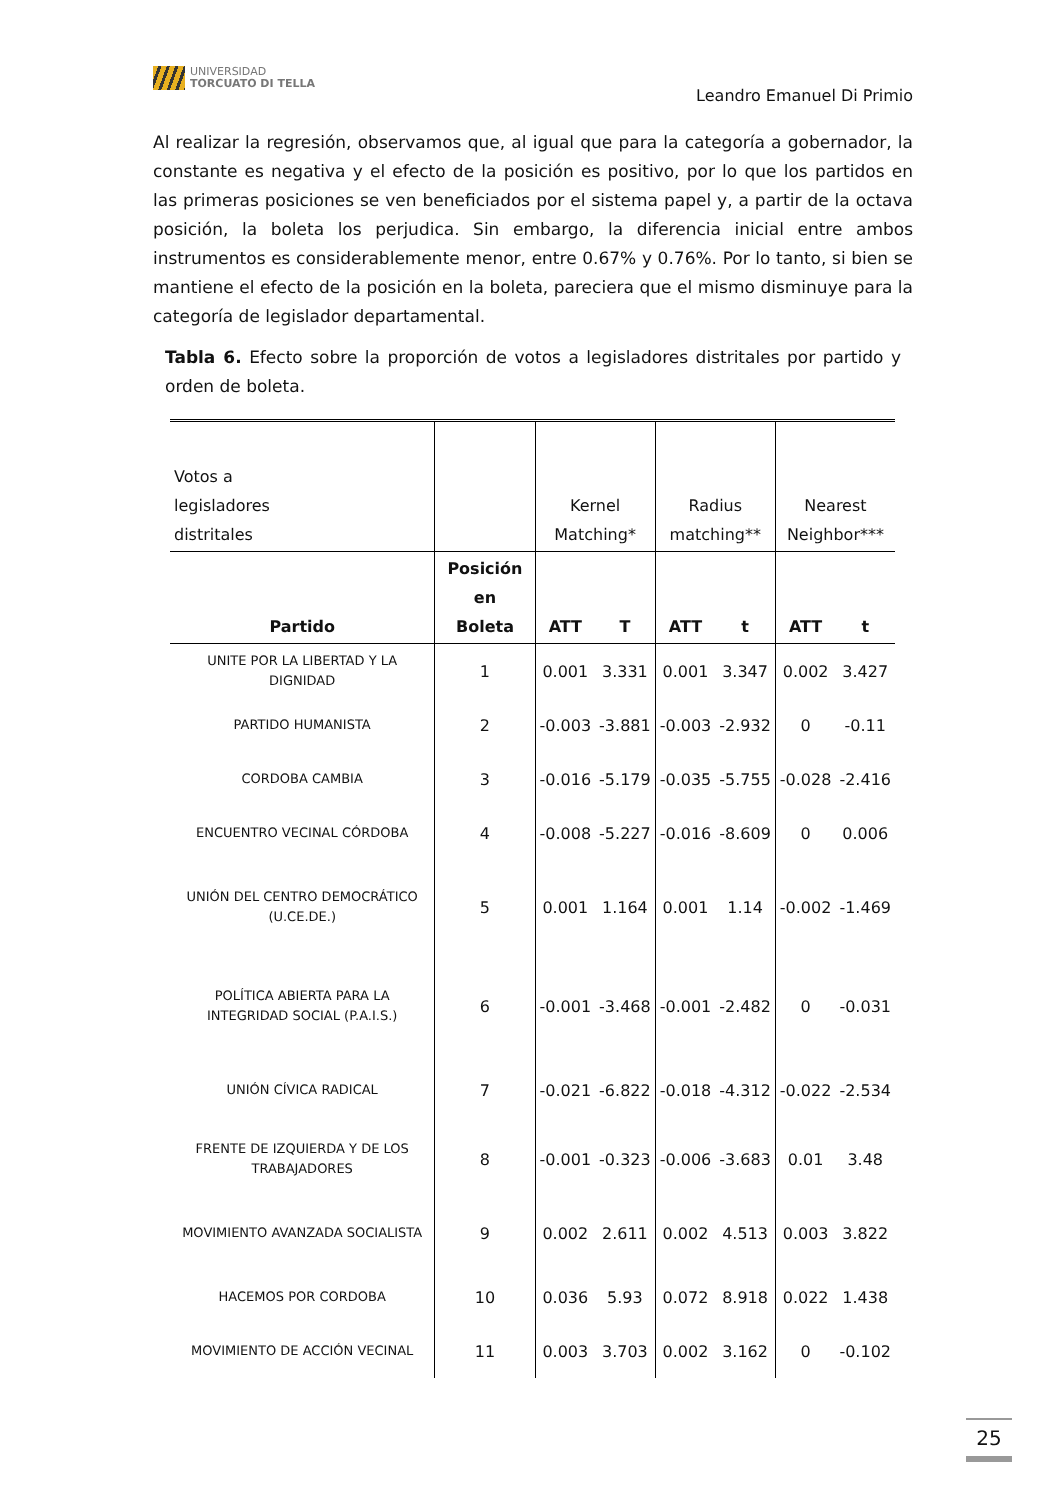UNIVERSIDAD
TORCUATO DI TELLA
Leandro Emanuel Di Primio
Al realizar la regresión, observamos que, al igual que para la categoría a gobernador, la constante es negativa y el efecto de la posición es positivo, por lo que los partidos en las primeras posiciones se ven beneficiados por el sistema papel y, a partir de la octava posición, la boleta los perjudica. Sin embargo, la diferencia inicial entre ambos instrumentos es considerablemente menor, entre 0.67% y 0.76%. Por lo tanto, si bien se mantiene el efecto de la posición en la boleta, pareciera que el mismo disminuye para la categoría de legislador departamental.
Tabla 6. Efecto sobre la proporción de votos a legisladores distritales por partido y orden de boleta.
| Votos a legisladores distritales | | Kernel Matching* | | Radius matching** | | Nearest Neighbor*** | |
| Partido | Posición en Boleta | ATT | T | ATT | t | ATT | t |
| UNITE POR LA LIBERTAD Y LA DIGNIDAD | 1 | 0.001 | 3.331 | 0.001 | 3.347 | 0.002 | 3.427 |
| PARTIDO HUMANISTA | 2 | -0.003 | -3.881 | -0.003 | -2.932 | 0 | -0.11 |
| CORDOBA CAMBIA | 3 | -0.016 | -5.179 | -0.035 | -5.755 | -0.028 | -2.416 |
| ENCUENTRO VECINAL CÓRDOBA | 4 | -0.008 | -5.227 | -0.016 | -8.609 | 0 | 0.006 |
| UNIÓN DEL CENTRO DEMOCRÁTICO (U.CE.DE.) | 5 | 0.001 | 1.164 | 0.001 | 1.14 | -0.002 | -1.469 |
| POLÍTICA ABIERTA PARA LA INTEGRIDAD SOCIAL (P.A.I.S.) | 6 | -0.001 | -3.468 | -0.001 | -2.482 | 0 | -0.031 |
| UNIÓN CÍVICA RADICAL | 7 | -0.021 | -6.822 | -0.018 | -4.312 | -0.022 | -2.534 |
| FRENTE DE IZQUIERDA Y DE LOS TRABAJADORES | 8 | -0.001 | -0.323 | -0.006 | -3.683 | 0.01 | 3.48 |
| MOVIMIENTO AVANZADA SOCIALISTA | 9 | 0.002 | 2.611 | 0.002 | 4.513 | 0.003 | 3.822 |
| HACEMOS POR CORDOBA | 10 | 0.036 | 5.93 | 0.072 | 8.918 | 0.022 | 1.438 |
| MOVIMIENTO DE ACCIÓN VECINAL | 11 | 0.003 | 3.703 | 0.002 | 3.162 | 0 | -0.102 |
25